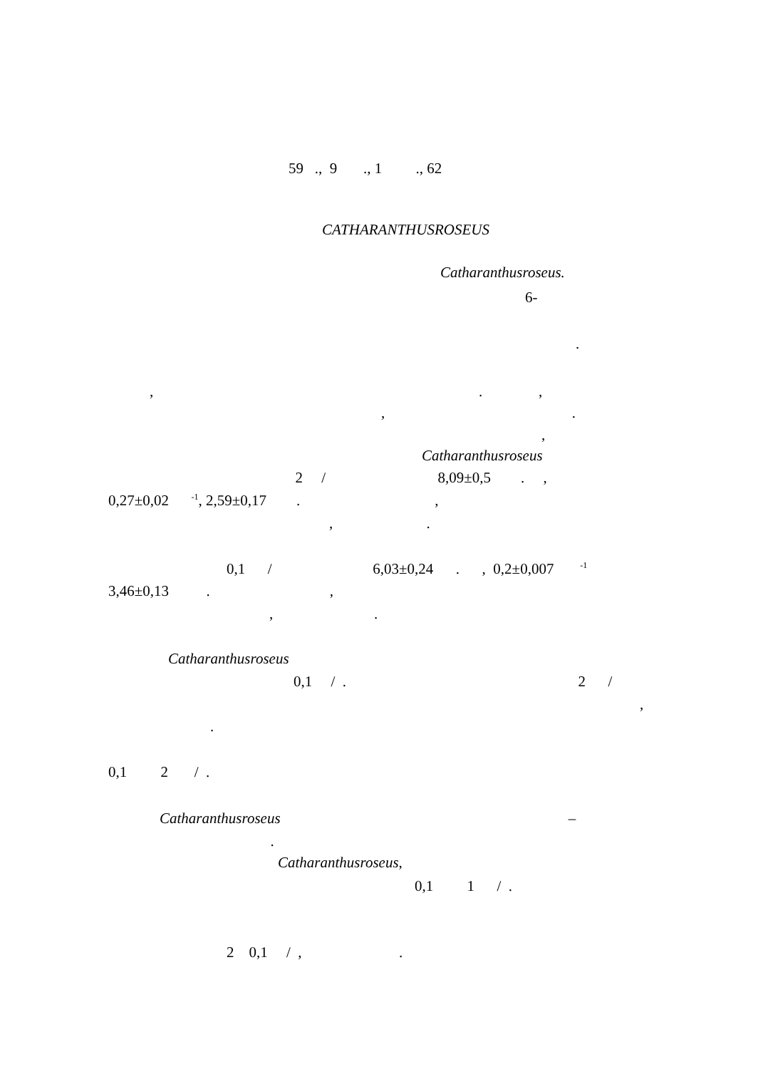59 ., 9 ., 1 ., 62
CATHARANTHUSROSEUS
Catharanthusroseus.
6-
.
, . ,
, .
,
Catharanthusroseus
2 / 8,09±0,5 . ,
0,27±0,02 <sup>-1</sup>, 2,59±0,17 . ,
, .
0,1 / 6,03±0,24 . , 0,2±0,007 <sup>-1</sup>
3,46±0,13 . ,
, .
Catharanthusroseus
0,1 / . 2 /
,
.
0,1 2 / .
Catharanthusroseus –
.
Catharanthusroseus,
0,1 1 / .
2 0,1 / , .